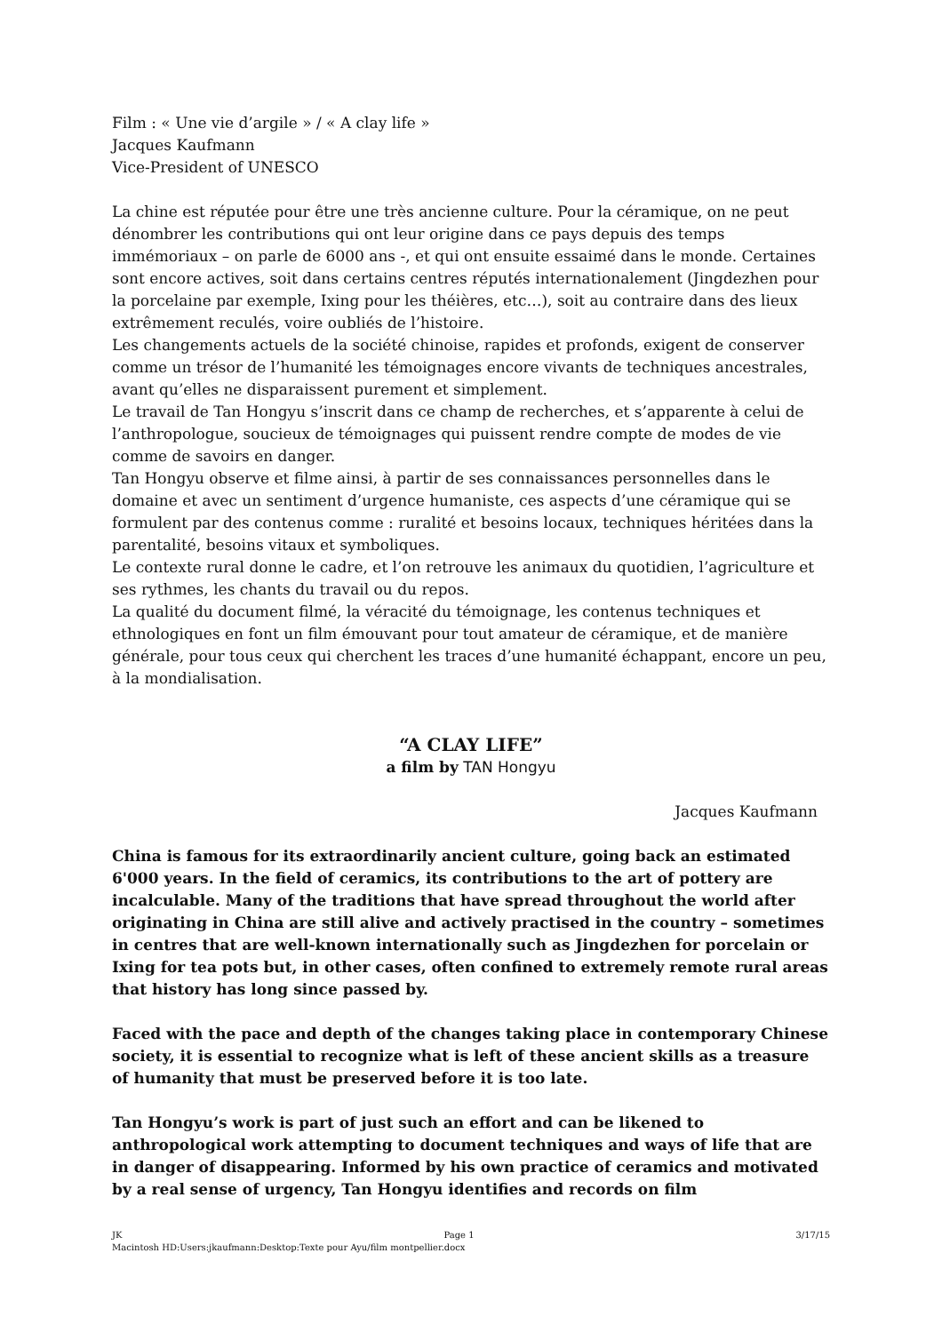Film : « Une vie d’argile » / « A clay life »
Jacques Kaufmann
Vice-President of UNESCO
La chine est réputée pour être une très ancienne culture. Pour la céramique, on ne peut dénombrer les contributions qui ont leur origine dans ce pays depuis des temps immémoriaux – on parle de 6000 ans -, et qui ont ensuite essaimé dans le monde. Certaines sont encore actives, soit dans certains centres réputés internationalement (Jingdezhen pour la porcelaine par exemple, Ixing pour les théières, etc…), soit au contraire dans des lieux extrêmement reculés, voire oubliés de l’histoire.
Les changements actuels de la société chinoise, rapides et profonds, exigent de conserver comme un trésor de l’humanité les témoignages encore vivants de techniques ancestrales, avant qu’elles ne disparaissent purement et simplement.
Le travail de Tan Hongyu s’inscrit dans ce champ de recherches, et s’apparente à celui de l’anthropologue, soucieux de témoignages qui puissent rendre compte de modes de vie comme de savoirs en danger.
Tan Hongyu observe et filme ainsi, à partir de ses connaissances personnelles dans le domaine et avec un sentiment d’urgence humaniste, ces aspects d’une céramique qui se formulent par des contenus comme : ruralité et besoins locaux, techniques héritées dans la parentalité, besoins vitaux et symboliques.
Le contexte rural donne le cadre, et l’on retrouve les animaux du quotidien, l’agriculture et ses rythmes, les chants du travail ou du repos.
La qualité du document filmé, la véracité du témoignage, les contenus techniques et ethnologiques en font un film émouvant pour tout amateur de céramique, et de manière générale, pour tous ceux qui cherchent les traces d’une humanité échappant, encore un peu, à la mondialisation.
“A CLAY LIFE”
a film by TAN Hongyu
Jacques Kaufmann
China is famous for its extraordinarily ancient culture, going back an estimated 6'000 years. In the field of ceramics, its contributions to the art of pottery are incalculable. Many of the traditions that have spread throughout the world after originating in China are still alive and actively practised in the country – sometimes in centres that are well-known internationally such as Jingdezhen for porcelain or Ixing for tea pots but, in other cases, often confined to extremely remote rural areas that history has long since passed by.
Faced with the pace and depth of the changes taking place in contemporary Chinese society, it is essential to recognize what is left of these ancient skills as a treasure of humanity that must be preserved before it is too late.
Tan Hongyu’s work is part of just such an effort and can be likened to anthropological work attempting to document techniques and ways of life that are in danger of disappearing. Informed by his own practice of ceramics and motivated by a real sense of urgency, Tan Hongyu identifies and records on film
JK Page 1 3/17/15
Macintosh HD:Users:jkaufmann:Desktop:Texte pour Ayu/film montpellier.docx